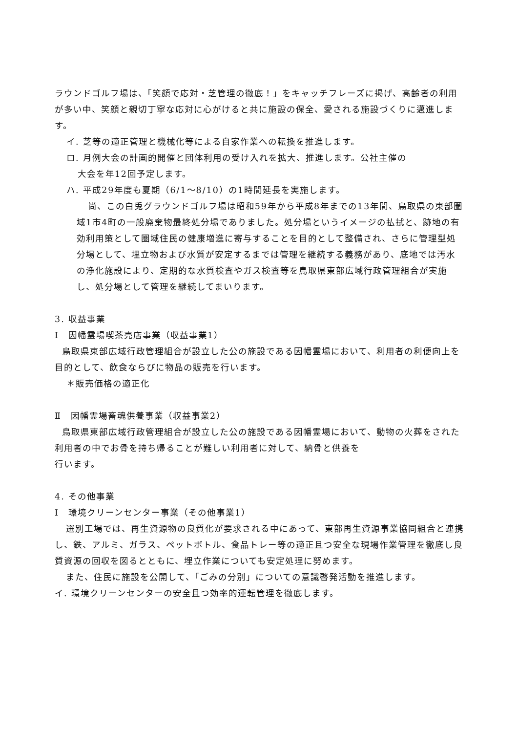ラウンドゴルフ場は、「笑顔で応対・芝管理の徹底！」をキャッチフレーズに掲げ、高齢者の利用が多い中、笑顔と親切丁寧な応対に心がけると共に施設の保全、愛される施設づくりに邁進します。
イ. 芝等の適正管理と機械化等による自家作業への転換を推進します。
ロ. 月例大会の計画的開催と団体利用の受け入れを拡大、推進します。公社主催の
大会を年12回予定します。
ハ. 平成29年度も夏期（6/1～8/10）の1時間延長を実施します。
尚、この白兎グラウンドゴルフ場は昭和59年から平成8年までの13年間、鳥取県の東部圏域1市4町の一般廃棄物最終処分場でありました。処分場というイメージの払拭と、跡地の有効利用策として圏域住民の健康増進に寄与することを目的として整備され、さらに管理型処分場として、埋立物および水質が安定するまでは管理を継続する義務があり、底地では汚水の浄化施設により、定期的な水質検査やガス検査等を鳥取県東部広域行政管理組合が実施し、処分場として管理を継続してまいります。
3. 収益事業
Ⅰ　因幡霊場喫茶売店事業（収益事業1）
鳥取県東部広域行政管理組合が設立した公の施設である因幡霊場において、利用者の利便向上を目的として、飲食ならびに物品の販売を行います。
＊販売価格の適正化
Ⅱ　因幡霊場畜魂供養事業（収益事業2）
鳥取県東部広域行政管理組合が設立した公の施設である因幡霊場において、動物の火葬をされた利用者の中でお骨を持ち帰ることが難しい利用者に対して、納骨と供養を
行います。
4. その他事業
Ⅰ　環境クリーンセンター事業（その他事業1）
選別工場では、再生資源物の良質化が要求される中にあって、東部再生資源事業協同組合と連携し、鉄、アルミ、ガラス、ペットボトル、食品トレー等の適正且つ安全な現場作業管理を徹底し良質資源の回収を図るとともに、埋立作業についても安定処理に努めます。
また、住民に施設を公開して、「ごみの分別」についての意識啓発活動を推進します。
イ. 環境クリーンセンターの安全且つ効率的運転管理を徹底します。